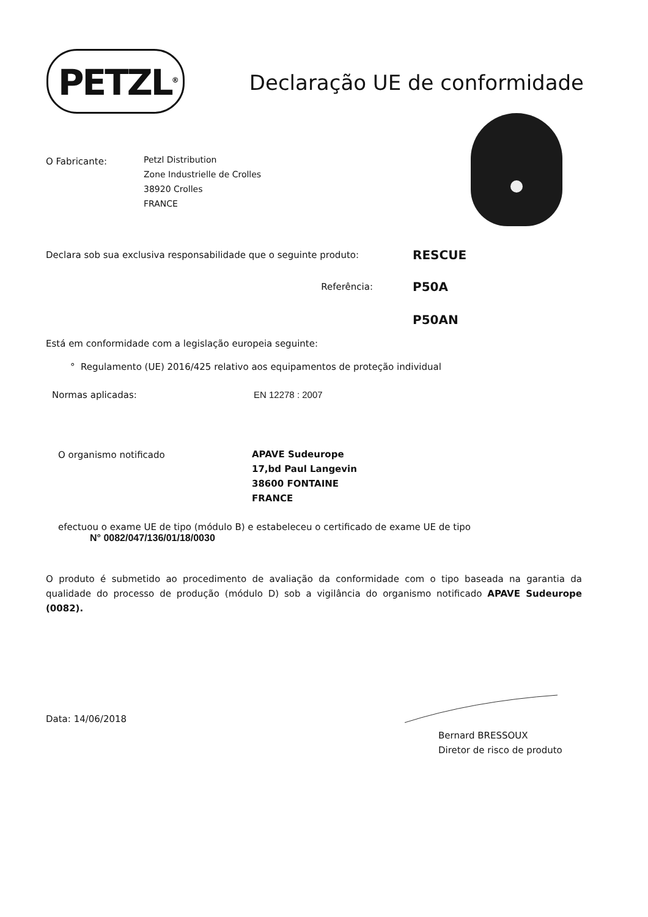PETZL<sup>®</sup>
Declaração UE de conformidade
O Fabricante:
Petzl Distribution
Zone Industrielle de Crolles
38920 Crolles
FRANCE
Declara sob sua exclusiva responsabilidade que o seguinte produto:
RESCUE
Referência:
P50A
P50AN
Está em conformidade com a legislação europeia seguinte:
° Regulamento (UE) 2016/425 relativo aos equipamentos de proteção individual
Normas aplicadas: EN 12278 : 2007
O organismo notificado
APAVE Sudeurope
17,bd Paul Langevin
38600 FONTAINE
FRANCE
efectuou o exame UE de tipo (módulo B) e estabeleceu o certificado de exame UE de tipo
N° 0082/047/136/01/18/0030
O produto é submetido ao procedimento de avaliação da conformidade com o tipo baseada na garantia da qualidade do processo de produção (módulo D) sob a vigilância do organismo notificado APAVE Sudeurope (0082).
Data: 14/06/2018
Bernard BRESSOUX
Diretor de risco de produto